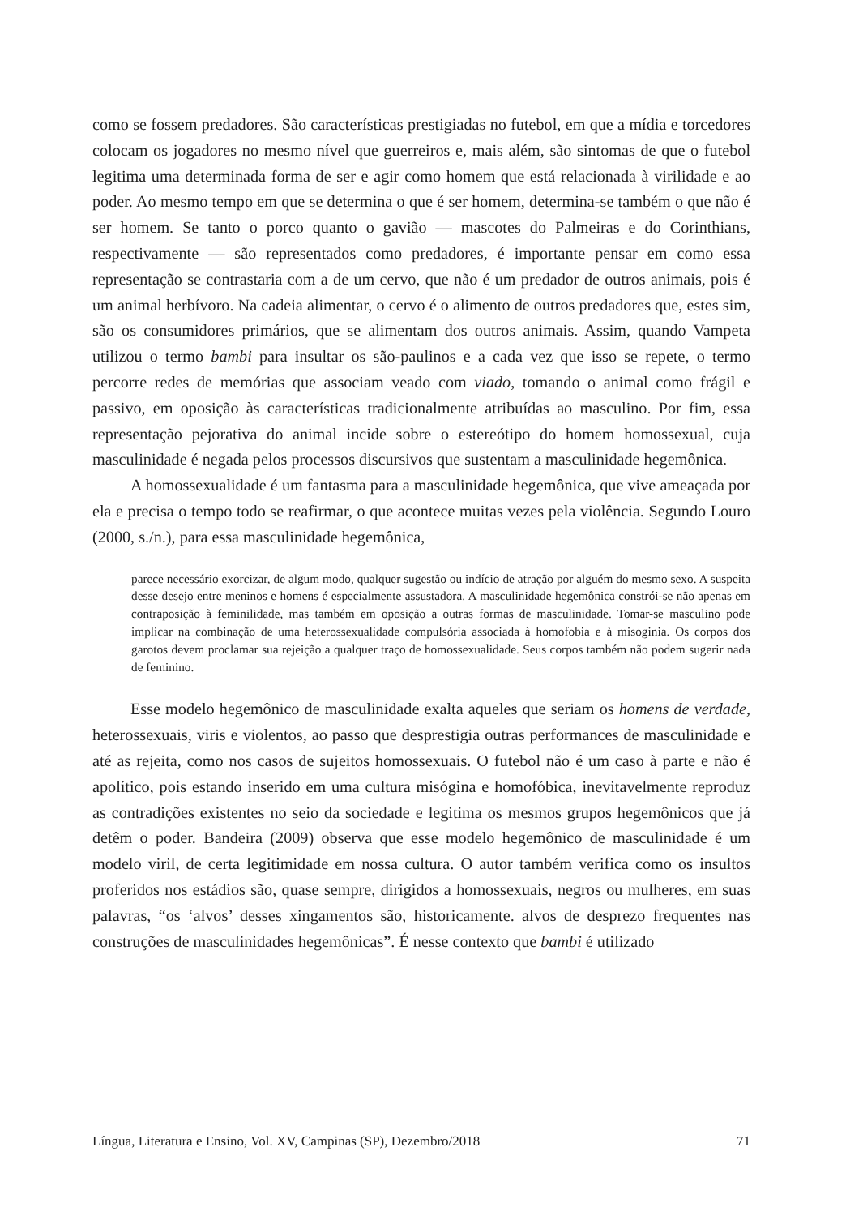como se fossem predadores. São características prestigiadas no futebol, em que a mídia e torcedores colocam os jogadores no mesmo nível que guerreiros e, mais além, são sintomas de que o futebol legitima uma determinada forma de ser e agir como homem que está relacionada à virilidade e ao poder. Ao mesmo tempo em que se determina o que é ser homem, determina-se também o que não é ser homem. Se tanto o porco quanto o gavião — mascotes do Palmeiras e do Corinthians, respectivamente — são representados como predadores, é importante pensar em como essa representação se contrastaria com a de um cervo, que não é um predador de outros animais, pois é um animal herbívoro. Na cadeia alimentar, o cervo é o alimento de outros predadores que, estes sim, são os consumidores primários, que se alimentam dos outros animais. Assim, quando Vampeta utilizou o termo bambi para insultar os são-paulinos e a cada vez que isso se repete, o termo percorre redes de memórias que associam veado com viado, tomando o animal como frágil e passivo, em oposição às características tradicionalmente atribuídas ao masculino. Por fim, essa representação pejorativa do animal incide sobre o estereótipo do homem homossexual, cuja masculinidade é negada pelos processos discursivos que sustentam a masculinidade hegemônica.
A homossexualidade é um fantasma para a masculinidade hegemônica, que vive ameaçada por ela e precisa o tempo todo se reafirmar, o que acontece muitas vezes pela violência. Segundo Louro (2000, s./n.), para essa masculinidade hegemônica,
parece necessário exorcizar, de algum modo, qualquer sugestão ou indício de atração por alguém do mesmo sexo. A suspeita desse desejo entre meninos e homens é especialmente assustadora. A masculinidade hegemônica constrói-se não apenas em contraposição à feminilidade, mas também em oposição a outras formas de masculinidade. Tomar-se masculino pode implicar na combinação de uma heterossexualidade compulsória associada à homofobia e à misoginia. Os corpos dos garotos devem proclamar sua rejeição a qualquer traço de homossexualidade. Seus corpos também não podem sugerir nada de feminino.
Esse modelo hegemônico de masculinidade exalta aqueles que seriam os homens de verdade, heterossexuais, viris e violentos, ao passo que desprestigia outras performances de masculinidade e até as rejeita, como nos casos de sujeitos homossexuais. O futebol não é um caso à parte e não é apolítico, pois estando inserido em uma cultura misógina e homofóbica, inevitavelmente reproduz as contradições existentes no seio da sociedade e legitima os mesmos grupos hegemônicos que já detêm o poder. Bandeira (2009) observa que esse modelo hegemônico de masculinidade é um modelo viril, de certa legitimidade em nossa cultura. O autor também verifica como os insultos proferidos nos estádios são, quase sempre, dirigidos a homossexuais, negros ou mulheres, em suas palavras, “os ‘alvos’ desses xingamentos são, historicamente. alvos de desprezo frequentes nas construções de masculinidades hegemônicas”. É nesse contexto que bambi é utilizado
Língua, Literatura e Ensino, Vol. XV, Campinas (SP), Dezembro/2018 71